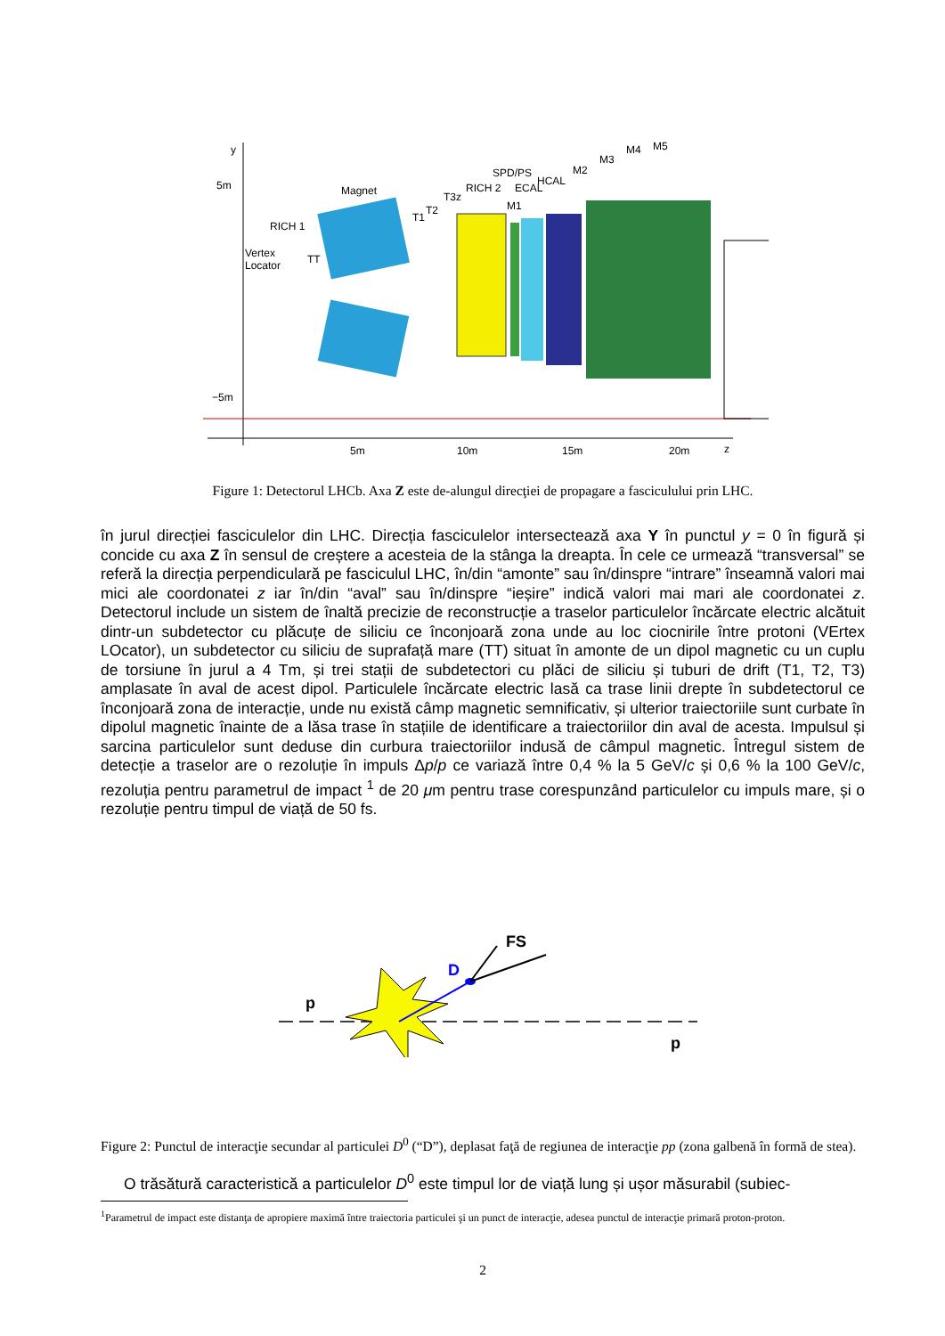y
5m
−5m
5m
10m
15m
20m
z
Vertex
Locator
RICH 1
TT
Magnet
T1
T2
T3z
RICH 2
SPD/PS
ECAL
M1
HCAL
M2
M3
M4
M5
Figure 1: Detectorul LHCb. Axa Z este de-alungul direcţiei de propagare a fasciculului prin LHC.
în jurul direcției fasciculelor din LHC. Direcția fasciculelor intersectează axa Y în punctul y = 0 în figură și concide cu axa Z în sensul de creștere a acesteia de la stânga la dreapta. În cele ce urmează “transversal” se referă la direcția perpendiculară pe fasciculul LHC, în/din “amonte” sau în/dinspre “intrare” înseamnă valori mai mici ale coordonatei z iar în/din “aval” sau în/dinspre “ieșire” indică valori mai mari ale coordonatei z. Detectorul include un sistem de înaltă precizie de reconstrucție a traselor particulelor încărcate electric alcătuit dintr-un subdetector cu plăcuțe de siliciu ce înconjoară zona unde au loc ciocnirile între protoni (VErtex LOcator), un subdetector cu siliciu de suprafață mare (TT) situat în amonte de un dipol magnetic cu un cuplu de torsiune în jurul a 4 Tm, și trei stații de subdetectori cu plăci de siliciu și tuburi de drift (T1, T2, T3) amplasate în aval de acest dipol. Particulele încărcate electric lasă ca trase linii drepte în subdetectorul ce înconjoară zona de interacție, unde nu există câmp magnetic semnificativ, și ulterior traiectoriile sunt curbate în dipolul magnetic înainte de a lăsa trase în stațiile de identificare a traiectoriilor din aval de acesta. Impulsul și sarcina particulelor sunt deduse din curbura traiectoriilor indusă de câmpul magnetic. Întregul sistem de detecție a traselor are o rezoluție în impuls Δp/p ce variază între 0,4 % la 5 GeV/c și 0,6 % la 100 GeV/c, rezoluția pentru parametrul de impact <sup>1</sup> de 20 μm pentru trase corespunzând particulelor cu impuls mare, și o rezoluție pentru timpul de viață de 50 fs.
FS
D
p
p
Figure 2: Punctul de interacţie secundar al particulei D<sup>0</sup> (“D”), deplasat faţă de regiunea de interacţie pp (zona galbenă în formă de stea).
O trăsătură caracteristică a particulelor D<sup>0</sup> este timpul lor de viață lung și ușor măsurabil (subiec-
<sup>1</sup> Parametrul de impact este distanţa de apropiere maximă între traiectoria particulei şi un punct de interacţie, adesea punctul de interacţie primară proton-proton.
2